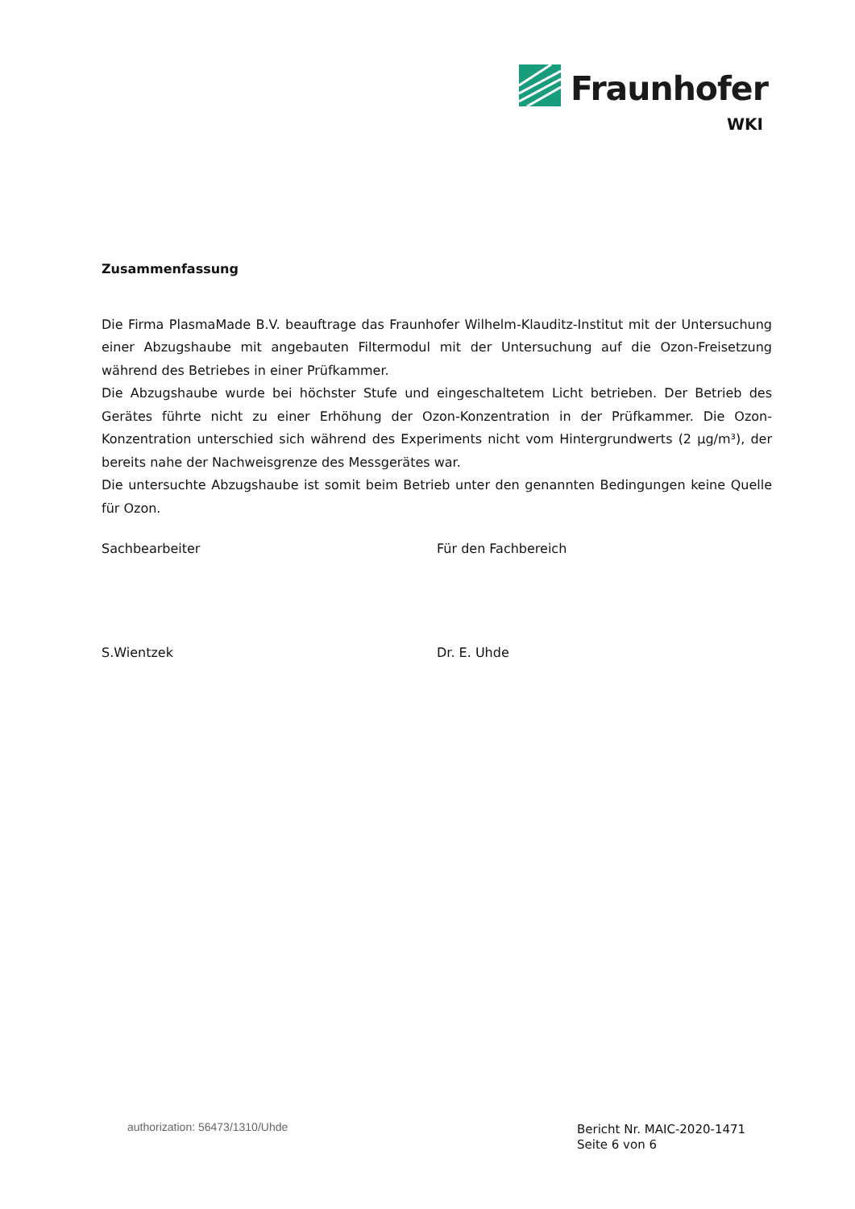Fraunhofer
WKI
Zusammenfassung
Die Firma PlasmaMade B.V. beauftrage das Fraunhofer Wilhelm-Klauditz-Institut mit der Untersuchung einer Abzugshaube mit angebauten Filtermodul mit der Untersuchung auf die Ozon-Freisetzung während des Betriebes in einer Prüfkammer.
Die Abzugshaube wurde bei höchster Stufe und eingeschaltetem Licht betrieben. Der Betrieb des Gerätes führte nicht zu einer Erhöhung der Ozon-Konzentration in der Prüfkammer. Die Ozon-Konzentration unterschied sich während des Experiments nicht vom Hintergrundwerts (2 µg/m³), der bereits nahe der Nachweisgrenze des Messgerätes war.
Die untersuchte Abzugshaube ist somit beim Betrieb unter den genannten Bedingungen keine Quelle für Ozon.
Sachbearbeiter Für den Fachbereich
S.Wientzek Dr. E. Uhde
authorization: 56473/1310/Uhde
Bericht Nr. MAIC-2020-1471
Seite 6 von 6